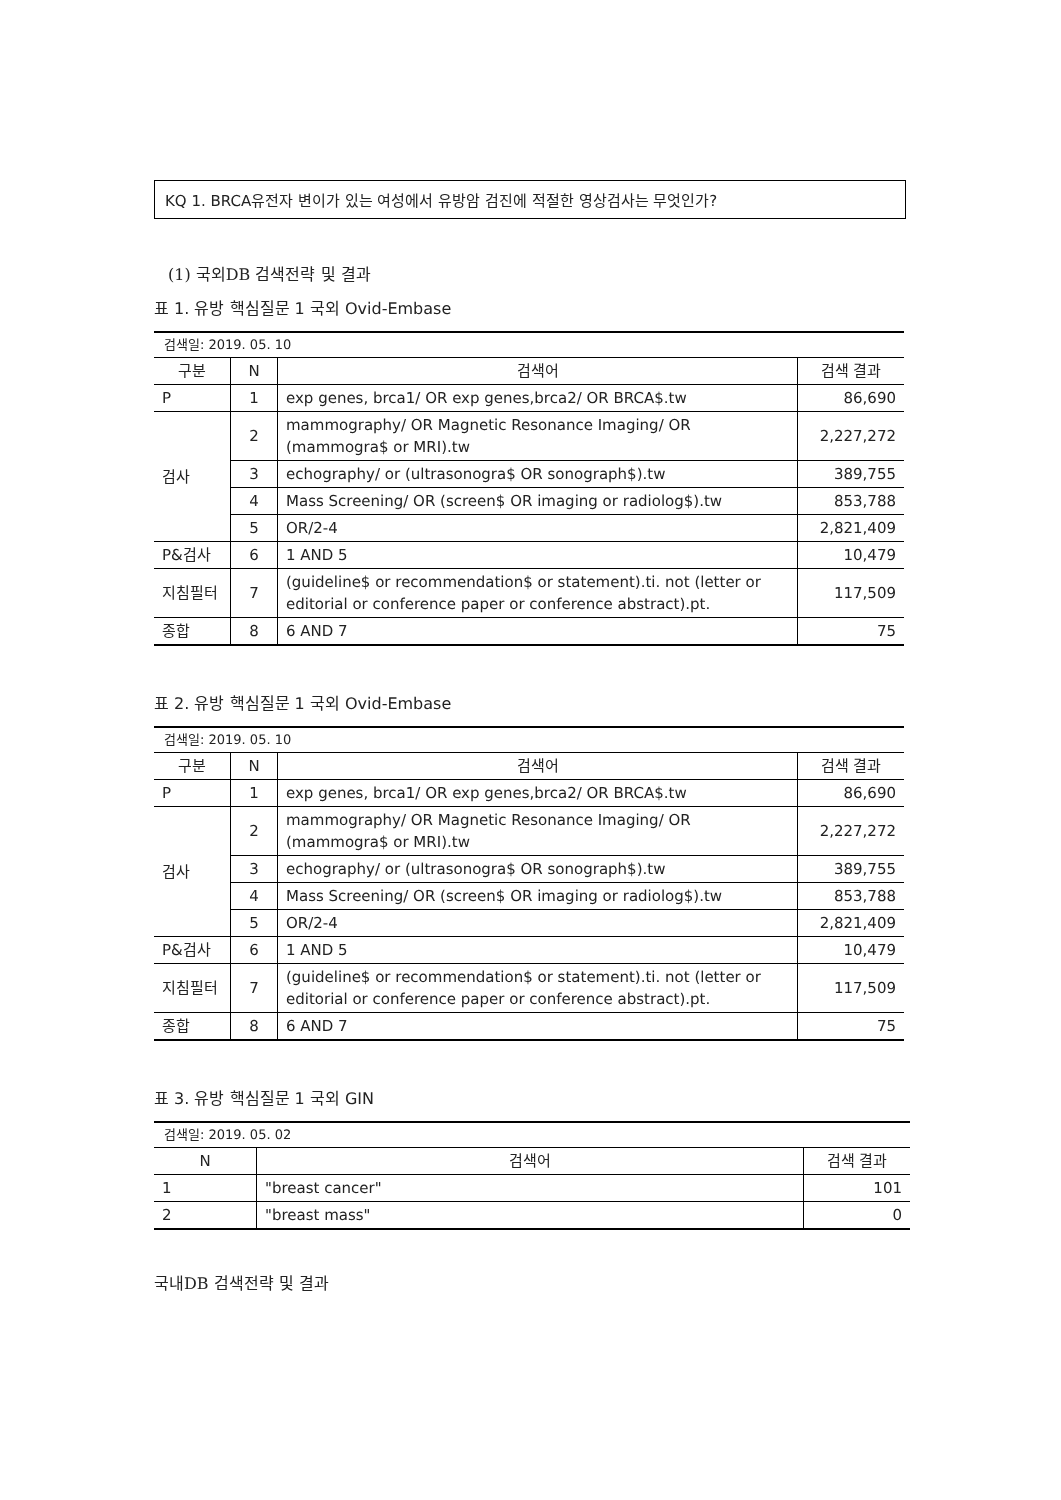KQ 1. BRCA유전자 변이가 있는 여성에서 유방암 검진에 적절한 영상검사는 무엇인가?
(1) 국외DB 검색전략 및 결과
표 1. 유방 핵심질문 1 국외 Ovid-Embase
| 검색일: 2019. 05. 10 | | | |
| 구분 | N | 검색어 | 검색 결과 |
| P | 1 | exp genes, brca1/ OR exp genes,brca2/ OR BRCA$.tw | 86,690 |
| 검사 | 2 | mammography/ OR Magnetic Resonance Imaging/ OR (mammogra$ or MRI).tw | 2,227,272 |
| | 3 | echography/ or (ultrasonogra$ OR sonograph$).tw | 389,755 |
| | 4 | Mass Screening/ OR (screen$ OR imaging or radiolog$).tw | 853,788 |
| | 5 | OR/2-4 | 2,821,409 |
| P&검사 | 6 | 1 AND 5 | 10,479 |
| 지침필터 | 7 | (guideline$ or recommendation$ or statement).ti. not (letter or editorial or conference paper or conference abstract).pt. | 117,509 |
| 종합 | 8 | 6 AND 7 | 75 |
표 2. 유방 핵심질문 1 국외 Ovid-Embase
| 검색일: 2019. 05. 10 | | | |
| 구분 | N | 검색어 | 검색 결과 |
| P | 1 | exp genes, brca1/ OR exp genes,brca2/ OR BRCA$.tw | 86,690 |
| 검사 | 2 | mammography/ OR Magnetic Resonance Imaging/ OR (mammogra$ or MRI).tw | 2,227,272 |
| | 3 | echography/ or (ultrasonogra$ OR sonograph$).tw | 389,755 |
| | 4 | Mass Screening/ OR (screen$ OR imaging or radiolog$).tw | 853,788 |
| | 5 | OR/2-4 | 2,821,409 |
| P&검사 | 6 | 1 AND 5 | 10,479 |
| 지침필터 | 7 | (guideline$ or recommendation$ or statement).ti. not (letter or editorial or conference paper or conference abstract).pt. | 117,509 |
| 종합 | 8 | 6 AND 7 | 75 |
표 3. 유방 핵심질문 1 국외 GIN
| 검색일: 2019. 05. 02 | | |
| N | 검색어 | 검색 결과 |
| 1 | "breast cancer" | 101 |
| 2 | "breast mass" | 0 |
국내DB 검색전략 및 결과